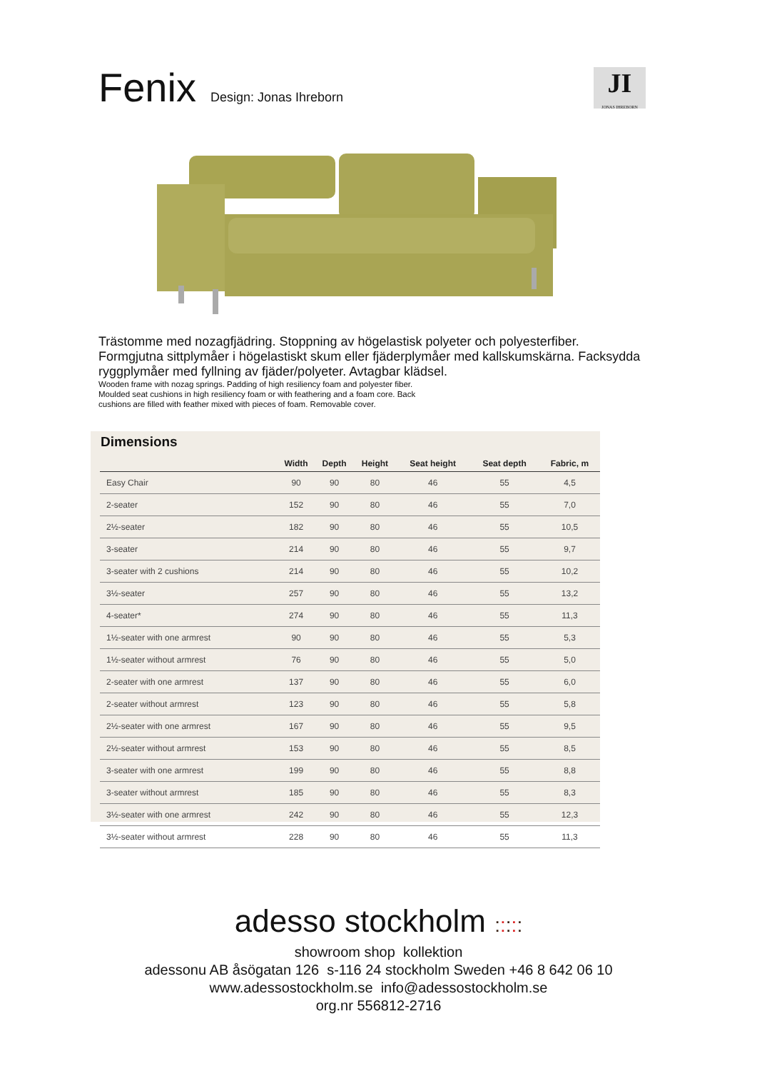Fenix
Design: Jonas Ihreborn
JI
JONAS IHREBORN
Trästomme med nozagfjädring. Stoppning av högelastisk polyeter och polyesterfiber. Formgjutna sittplymåer i högelastiskt skum eller fjäderplymåer med kallskumskärna. Facksydda ryggplymåer med fyllning av fjäder/polyeter. Avtagbar klädsel.
Wooden frame with nozag springs. Padding of high resiliency foam and polyester fiber.
Moulded seat cushions in high resiliency foam or with feathering and a foam core. Back
cushions are filled with feather mixed with pieces of foam. Removable cover.
Dimensions
| | Width | Depth | Height | Seat height | Seat depth | Fabric, m |
| --- | --- | --- | --- | --- | --- | --- |
| Easy Chair | 90 | 90 | 80 | 46 | 55 | 4,5 |
| 2-seater | 152 | 90 | 80 | 46 | 55 | 7,0 |
| 2½-seater | 182 | 90 | 80 | 46 | 55 | 10,5 |
| 3-seater | 214 | 90 | 80 | 46 | 55 | 9,7 |
| 3-seater with 2 cushions | 214 | 90 | 80 | 46 | 55 | 10,2 |
| 3½-seater | 257 | 90 | 80 | 46 | 55 | 13,2 |
| 4-seater* | 274 | 90 | 80 | 46 | 55 | 11,3 |
| 1½-seater with one armrest | 90 | 90 | 80 | 46 | 55 | 5,3 |
| 1½-seater without armrest | 76 | 90 | 80 | 46 | 55 | 5,0 |
| 2-seater with one armrest | 137 | 90 | 80 | 46 | 55 | 6,0 |
| 2-seater without armrest | 123 | 90 | 80 | 46 | 55 | 5,8 |
| 2½-seater with one armrest | 167 | 90 | 80 | 46 | 55 | 9,5 |
| 2½-seater without armrest | 153 | 90 | 80 | 46 | 55 | 8,5 |
| 3-seater with one armrest | 199 | 90 | 80 | 46 | 55 | 8,8 |
| 3-seater without armrest | 185 | 90 | 80 | 46 | 55 | 8,3 |
| 3½-seater with one armrest | 242 | 90 | 80 | 46 | 55 | 12,3 |
| 3½-seater without armrest | 228 | 90 | 80 | 46 | 55 | 11,3 |
adesso stockholm :::::
showroom shop kollektion
adessonu AB åsögatan 126 s-116 24 stockholm Sweden +46 8 642 06 10
www.adessostockholm.se info@adessostockholm.se
org.nr 556812-2716